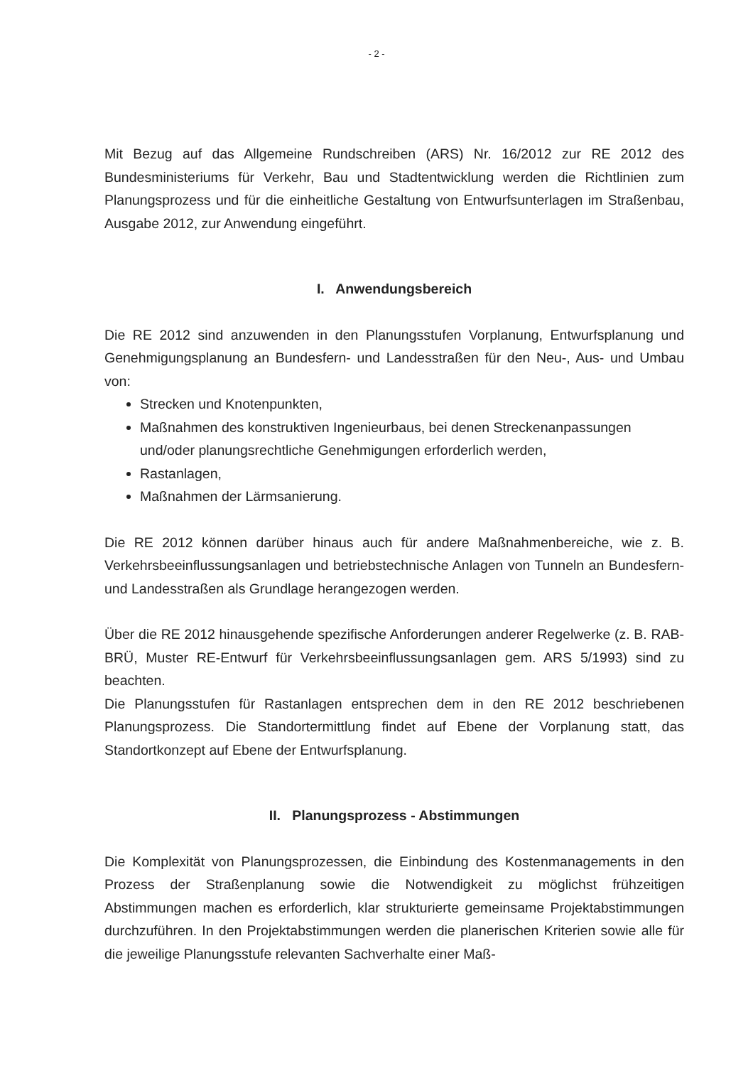- 2 -
Mit Bezug auf das Allgemeine Rundschreiben (ARS) Nr. 16/2012 zur RE 2012 des Bundesministeriums für Verkehr, Bau und Stadtentwicklung werden die Richtlinien zum Planungsprozess und für die einheitliche Gestaltung von Entwurfsunterlagen im Straßenbau, Ausgabe 2012, zur Anwendung eingeführt.
I. Anwendungsbereich
Die RE 2012 sind anzuwenden in den Planungsstufen Vorplanung, Entwurfsplanung und Genehmigungsplanung an Bundesfern- und Landesstraßen für den Neu-, Aus- und Umbau von:
Strecken und Knotenpunkten,
Maßnahmen des konstruktiven Ingenieurbaus, bei denen Streckenanpassungen und/oder planungsrechtliche Genehmigungen erforderlich werden,
Rastanlagen,
Maßnahmen der Lärmsanierung.
Die RE 2012 können darüber hinaus auch für andere Maßnahmenbereiche, wie z. B. Verkehrsbeeinflussungsanlagen und betriebstechnische Anlagen von Tunneln an Bundesfern- und Landesstraßen als Grundlage herangezogen werden.
Über die RE 2012 hinausgehende spezifische Anforderungen anderer Regelwerke (z. B. RAB-BRÜ, Muster RE-Entwurf für Verkehrsbeeinflussungsanlagen gem. ARS 5/1993) sind zu beachten.
Die Planungsstufen für Rastanlagen entsprechen dem in den RE 2012 beschriebenen Planungsprozess. Die Standortermittlung findet auf Ebene der Vorplanung statt, das Standortkonzept auf Ebene der Entwurfsplanung.
II. Planungsprozess - Abstimmungen
Die Komplexität von Planungsprozessen, die Einbindung des Kostenmanagements in den Prozess der Straßenplanung sowie die Notwendigkeit zu möglichst frühzeitigen Abstimmungen machen es erforderlich, klar strukturierte gemeinsame Projektabstimmungen durchzuführen. In den Projektabstimmungen werden die planerischen Kriterien sowie alle für die jeweilige Planungsstufe relevanten Sachverhalte einer Maß-